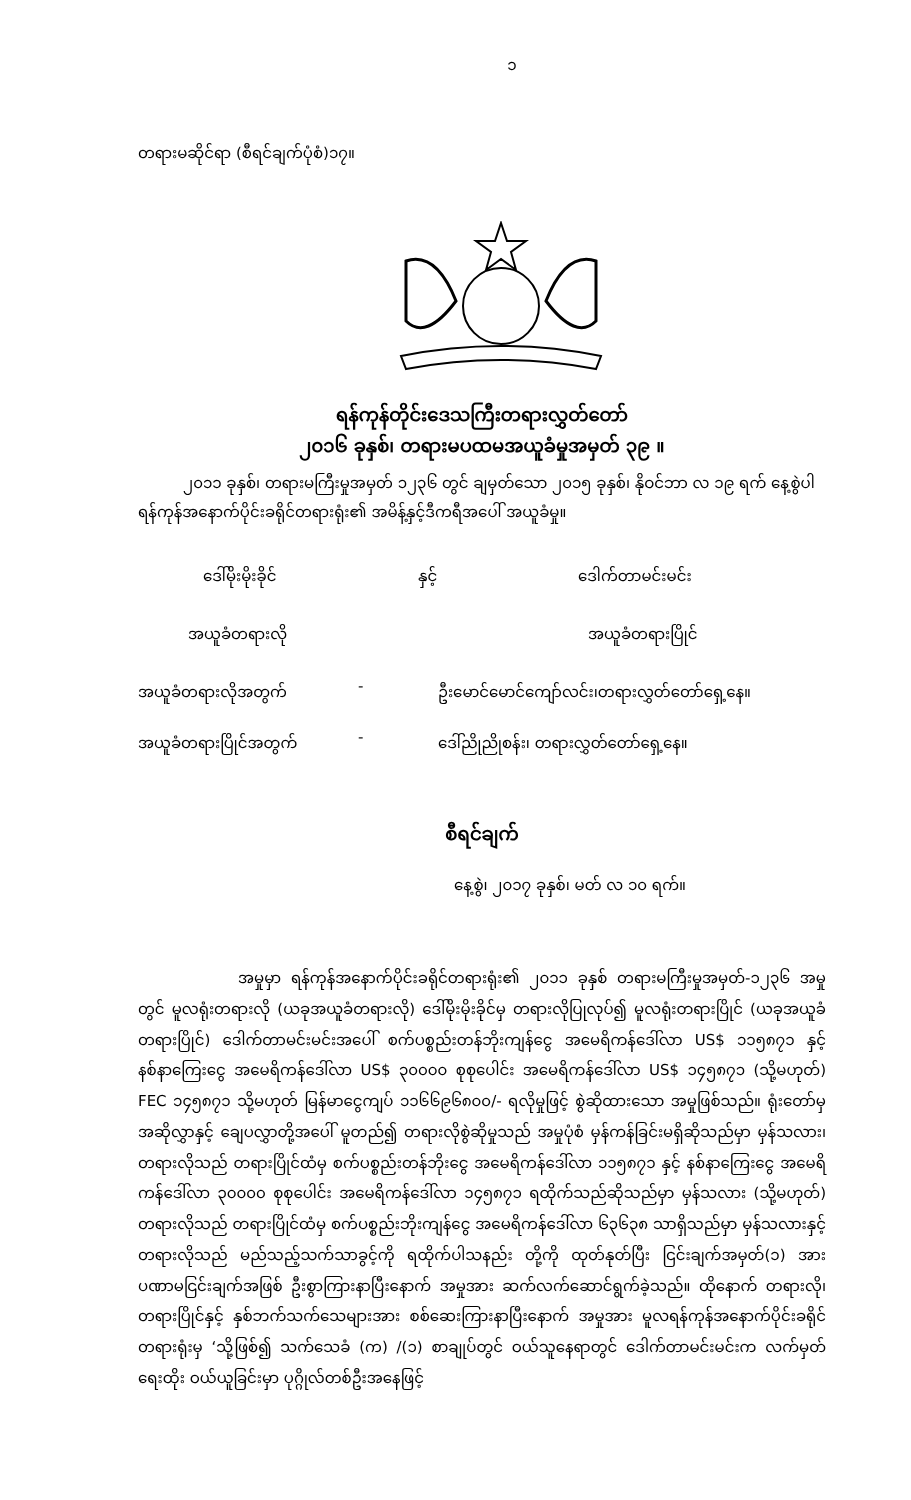၁
တရားမဆိုင်ရာ (စီရင်ချက်ပုံစံ)၁၇။
ရန်ကုန်တိုင်းဒေသကြီးတရားလွှတ်တော်
၂၀၁၆ ခုနှစ်၊ တရားမပထမအယူခံမှုအမှတ် ၃၉ ။
၂၀၁၁ ခုနှစ်၊ တရားမကြီးမှုအမှတ် ၁၂၃၆ တွင် ချမှတ်သော ၂၀၁၅ ခုနှစ်၊ နိုဝင်ဘာ လ ၁၉ ရက် နေ့စွဲပါ ရန်ကုန်အနောက်ပိုင်းခရိုင်တရားရုံး၏ အမိန့်နှင့်ဒီကရီအပေါ် အယူခံမှု။
ဒေါ်မိုးမိုးခိုင်
နှင့်
ဒေါက်တာမင်းမင်း
အယူခံတရားလို
အယူခံတရားပြိုင်
အယူခံတရားလိုအတွက်
-
ဦးမောင်မောင်ကျော်လင်း၊တရားလွှတ်တော်ရှေ့နေ။
အယူခံတရားပြိုင်အတွက်
-
ဒေါ်ညိုညိုစန်း၊ တရားလွှတ်တော်ရှေ့နေ။
စီရင်ချက်
နေ့စွဲ၊ ၂၀၁၇ ခုနှစ်၊ မတ် လ ၁၀ ရက်။
အမှုမှာ ရန်ကုန်အနောက်ပိုင်းခရိုင်တရားရုံး၏ ၂၀၁၁ ခုနှစ် တရားမကြီးမှုအမှတ်-၁၂၃၆ အမှုတွင် မူလရုံးတရားလို (ယခုအယူခံတရားလို) ဒေါ်မိုးမိုးခိုင်မှ တရားလိုပြုလုပ်၍ မူလရုံးတရားပြိုင် (ယခုအယူခံတရားပြိုင်) ဒေါက်တာမင်းမင်းအပေါ် စက်ပစ္စည်းတန်ဘိုးကျန်ငွေ အမေရိကန်ဒေါ်လာ US$ ၁၁၅၈၇၁ နှင့် နစ်နာကြေးငွေ အမေရိကန်ဒေါ်လာ US$ ၃၀၀၀၀ စုစုပေါင်း အမေရိကန်ဒေါ်လာ US$ ၁၄၅၈၇၁ (သို့မဟုတ်) FEC ၁၄၅၈၇၁ သို့မဟုတ် မြန်မာငွေကျပ် ၁၁၆၆၉၆၈၀၀/- ရလိုမှုဖြင့် စွဲဆိုထားသော အမှုဖြစ်သည်။ ရုံးတော်မှ အဆိုလွှာနှင့် ချေပလွှာတို့အပေါ် မူတည်၍ တရားလိုစွဲဆိုမှုသည် အမှုပုံစံ မှန်ကန်ခြင်းမရှိဆိုသည်မှာ မှန်သလား၊ တရားလိုသည် တရားပြိုင်ထံမှ စက်ပစ္စည်းတန်ဘိုးငွေ အမေရိကန်ဒေါ်လာ ၁၁၅၈၇၁ နှင့် နစ်နာကြေးငွေ အမေရိကန်ဒေါ်လာ ၃၀၀၀၀ စုစုပေါင်း အမေရိကန်ဒေါ်လာ ၁၄၅၈၇၁ ရထိုက်သည်ဆိုသည်မှာ မှန်သလား (သို့မဟုတ်) တရားလိုသည် တရားပြိုင်ထံမှ စက်ပစ္စည်းဘိုးကျန်ငွေ အမေရိကန်ဒေါ်လာ ၆၃၆၃၈ သာရှိသည်မှာ မှန်သလားနှင့် တရားလိုသည် မည်သည့်သက်သာခွင့်ကို ရထိုက်ပါသနည်း တို့ကို ထုတ်နုတ်ပြီး ငြင်းချက်အမှတ်(၁) အား ပဏာမငြင်းချက်အဖြစ် ဦးစွာကြားနာပြီးနောက် အမှုအား ဆက်လက်ဆောင်ရွက်ခဲ့သည်။ ထိုနောက် တရားလို၊ တရားပြိုင်နှင့် နှစ်ဘက်သက်သေများအား စစ်ဆေးကြားနာပြီးနောက် အမှုအား မူလရန်ကုန်အနောက်ပိုင်းခရိုင်တရားရုံးမှ ‘သို့ဖြစ်၍ သက်သေခံ (က) /(၁) စာချုပ်တွင် ဝယ်သူနေရာတွင် ဒေါက်တာမင်းမင်းက လက်မှတ်ရေးထိုး ဝယ်ယူခြင်းမှာ ပုဂ္ဂိုလ်တစ်ဦးအနေဖြင့်